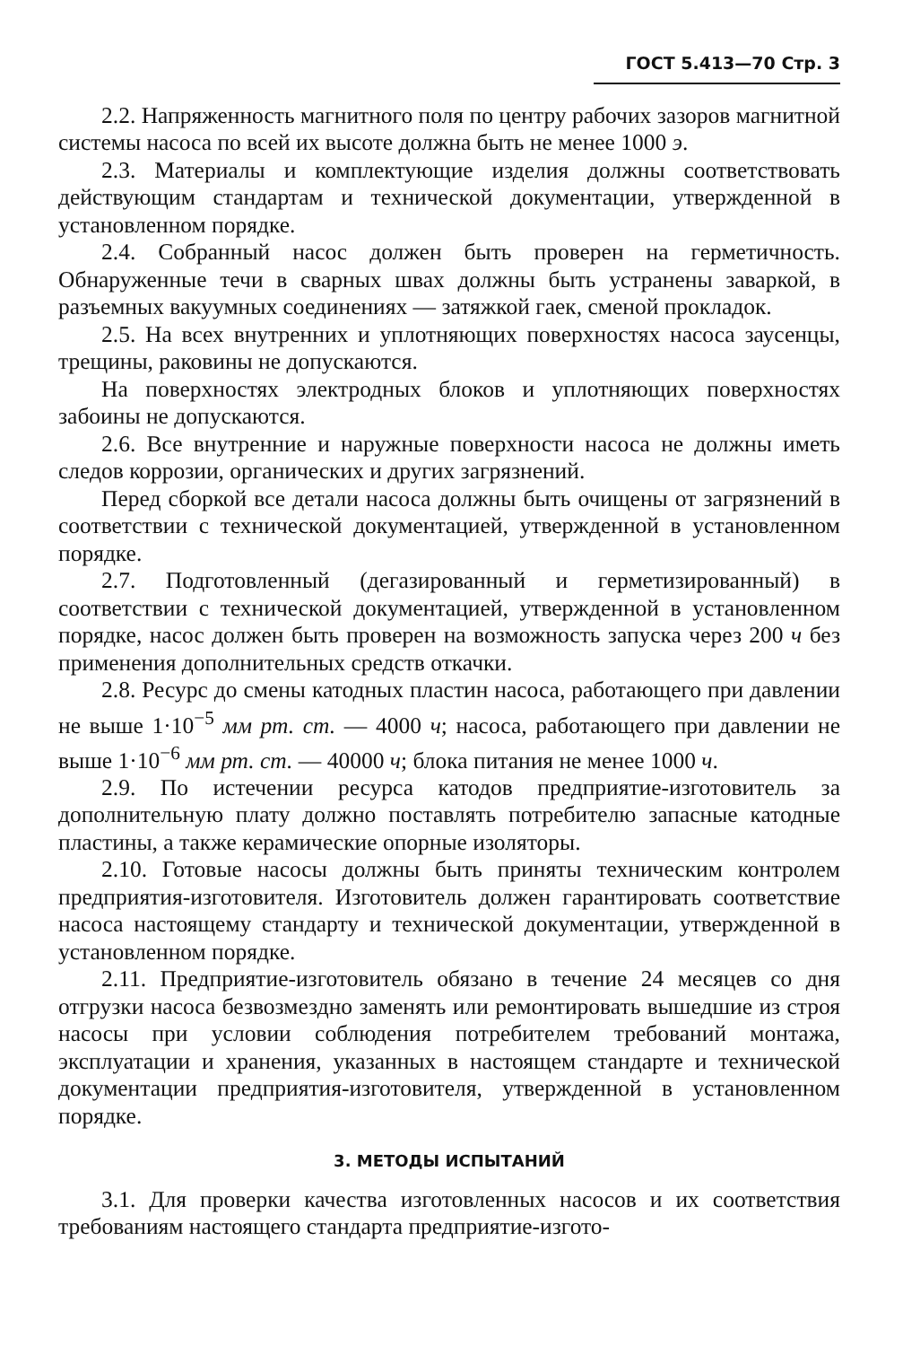ГОСТ 5.413—70 Стр. 3
2.2. Напряженность магнитного поля по центру рабочих зазоров магнитной системы насоса по всей их высоте должна быть не менее 1000 э.
2.3. Материалы и комплектующие изделия должны соответствовать действующим стандартам и технической документации, утвержденной в установленном порядке.
2.4. Собранный насос должен быть проверен на герметичность. Обнаруженные течи в сварных швах должны быть устранены заваркой, в разъемных вакуумных соединениях — затяжкой гаек, сменой прокладок.
2.5. На всех внутренних и уплотняющих поверхностях насоса заусенцы, трещины, раковины не допускаются.
На поверхностях электродных блоков и уплотняющих поверхностях забоины не допускаются.
2.6. Все внутренние и наружные поверхности насоса не должны иметь следов коррозии, органических и других загрязнений.
Перед сборкой все детали насоса должны быть очищены от загрязнений в соответствии с технической документацией, утвержденной в установленном порядке.
2.7. Подготовленный (дегазированный и герметизированный) в соответствии с технической документацией, утвержденной в установленном порядке, насос должен быть проверен на возможность запуска через 200 ч без применения дополнительных средств откачки.
2.8. Ресурс до смены катодных пластин насоса, работающего при давлении не выше 1·10<sup>−5</sup> мм рт. ст. — 4000 ч; насоса, работающего при давлении не выше 1·10<sup>−6</sup> мм рт. ст. — 40000 ч; блока питания не менее 1000 ч.
2.9. По истечении ресурса катодов предприятие-изготовитель за дополнительную плату должно поставлять потребителю запасные катодные пластины, а также керамические опорные изоляторы.
2.10. Готовые насосы должны быть приняты техническим контролем предприятия-изготовителя. Изготовитель должен гарантировать соответствие насоса настоящему стандарту и технической документации, утвержденной в установленном порядке.
2.11. Предприятие-изготовитель обязано в течение 24 месяцев со дня отгрузки насоса безвозмездно заменять или ремонтировать вышедшие из строя насосы при условии соблюдения потребителем требований монтажа, эксплуатации и хранения, указанных в настоящем стандарте и технической документации предприятия-изготовителя, утвержденной в установленном порядке.
3. МЕТОДЫ ИСПЫТАНИЙ
3.1. Для проверки качества изготовленных насосов и их соответствия требованиям настоящего стандарта предприятие-изгото-